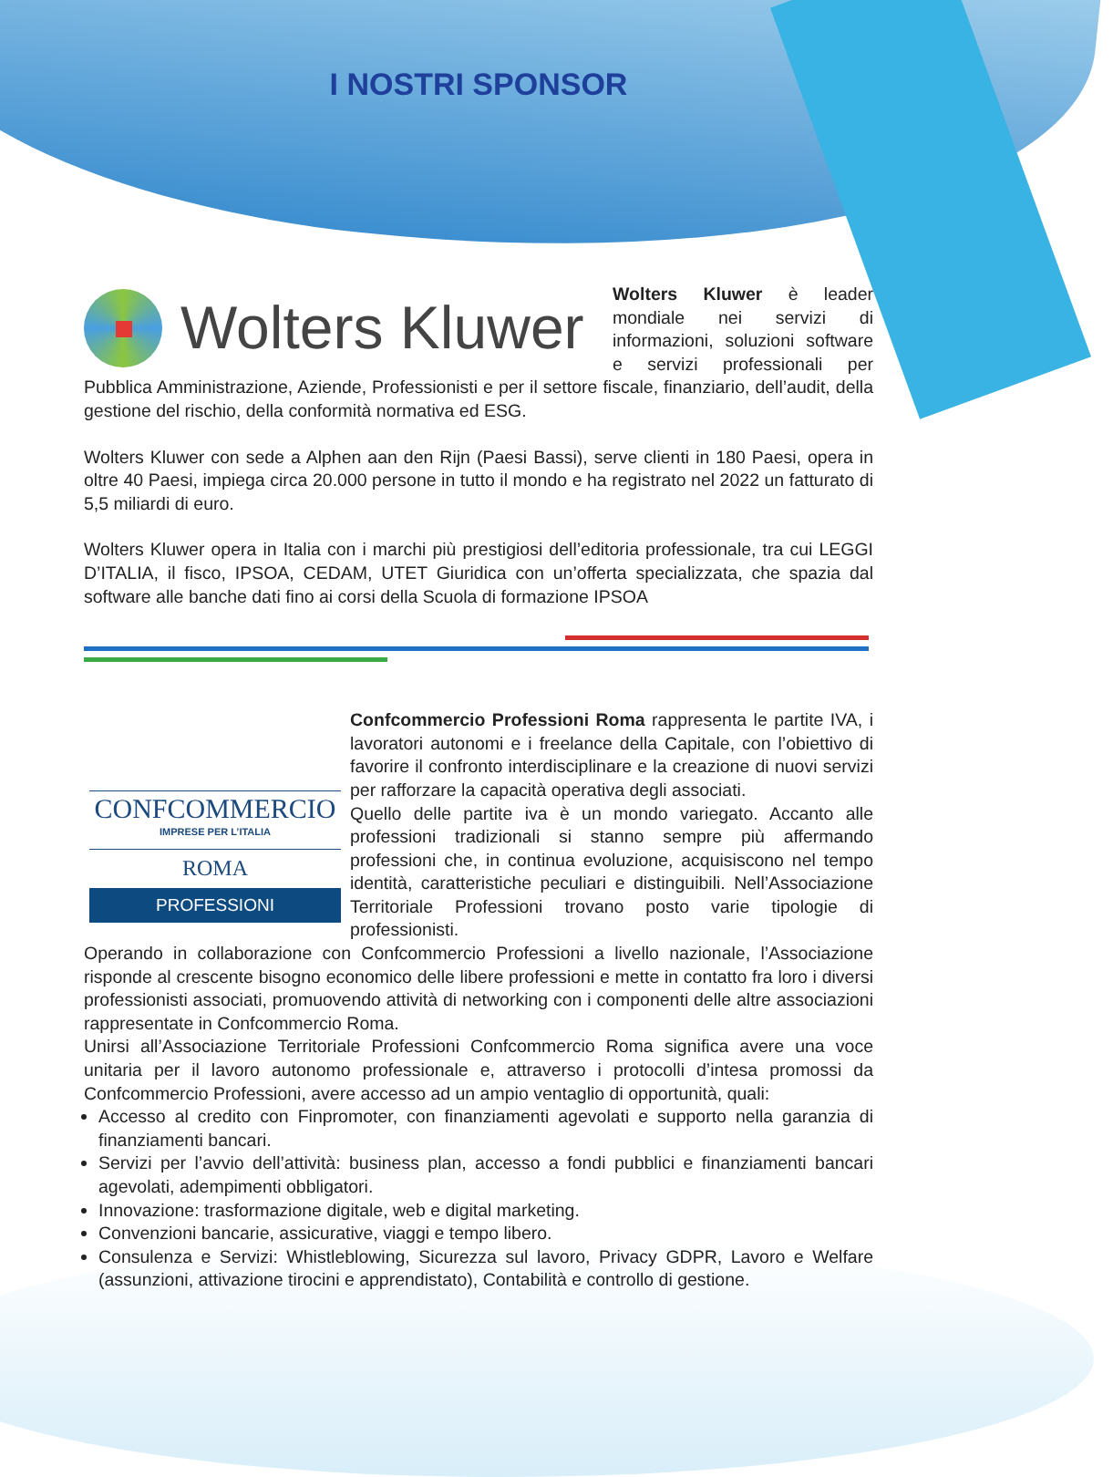I NOSTRI SPONSOR
Wolters Kluwer
Wolters Kluwer è leader mondiale nei servizi di informazioni, soluzioni software e servizi professionali per Pubblica Amministrazione, Aziende, Professionisti e per il settore fiscale, finanziario, dell’audit, della gestione del rischio, della conformità normativa ed ESG.
Wolters Kluwer con sede a Alphen aan den Rijn (Paesi Bassi), serve clienti in 180 Paesi, opera in oltre 40 Paesi, impiega circa 20.000 persone in tutto il mondo e ha registrato nel 2022 un fatturato di 5,5 miliardi di euro.
Wolters Kluwer opera in Italia con i marchi più prestigiosi dell’editoria professionale, tra cui LEGGI D’ITALIA, il fisco, IPSOA, CEDAM, UTET Giuridica con un’offerta specializzata, che spazia dal software alle banche dati fino ai corsi della Scuola di formazione IPSOA
CONFCOMMERCIO
IMPRESE PER L’ITALIA
ROMA
PROFESSIONI
Confcommercio Professioni Roma rappresenta le partite IVA, i lavoratori autonomi e i freelance della Capitale, con l’obiettivo di favorire il confronto interdisciplinare e la creazione di nuovi servizi per rafforzare la capacità operativa degli associati.
Quello delle partite iva è un mondo variegato. Accanto alle professioni tradizionali si stanno sempre più affermando professioni che, in continua evoluzione, acquisiscono nel tempo identità, caratteristiche peculiari e distinguibili. Nell’Associazione Territoriale Professioni trovano posto varie tipologie di professionisti.
Operando in collaborazione con Confcommercio Professioni a livello nazionale, l’Associazione risponde al crescente bisogno economico delle libere professioni e mette in contatto fra loro i diversi professionisti associati, promuovendo attività di networking con i componenti delle altre associazioni rappresentate in Confcommercio Roma.
Unirsi all’Associazione Territoriale Professioni Confcommercio Roma significa avere una voce unitaria per il lavoro autonomo professionale e, attraverso i protocolli d’intesa promossi da Confcommercio Professioni, avere accesso ad un ampio ventaglio di opportunità, quali:
Accesso al credito con Finpromoter, con finanziamenti agevolati e supporto nella garanzia di finanziamenti bancari.
Servizi per l’avvio dell’attività: business plan, accesso a fondi pubblici e finanziamenti bancari agevolati, adempimenti obbligatori.
Innovazione: trasformazione digitale, web e digital marketing.
Convenzioni bancarie, assicurative, viaggi e tempo libero.
Consulenza e Servizi: Whistleblowing, Sicurezza sul lavoro, Privacy GDPR, Lavoro e Welfare (assunzioni, attivazione tirocini e apprendistato), Contabilità e controllo di gestione.